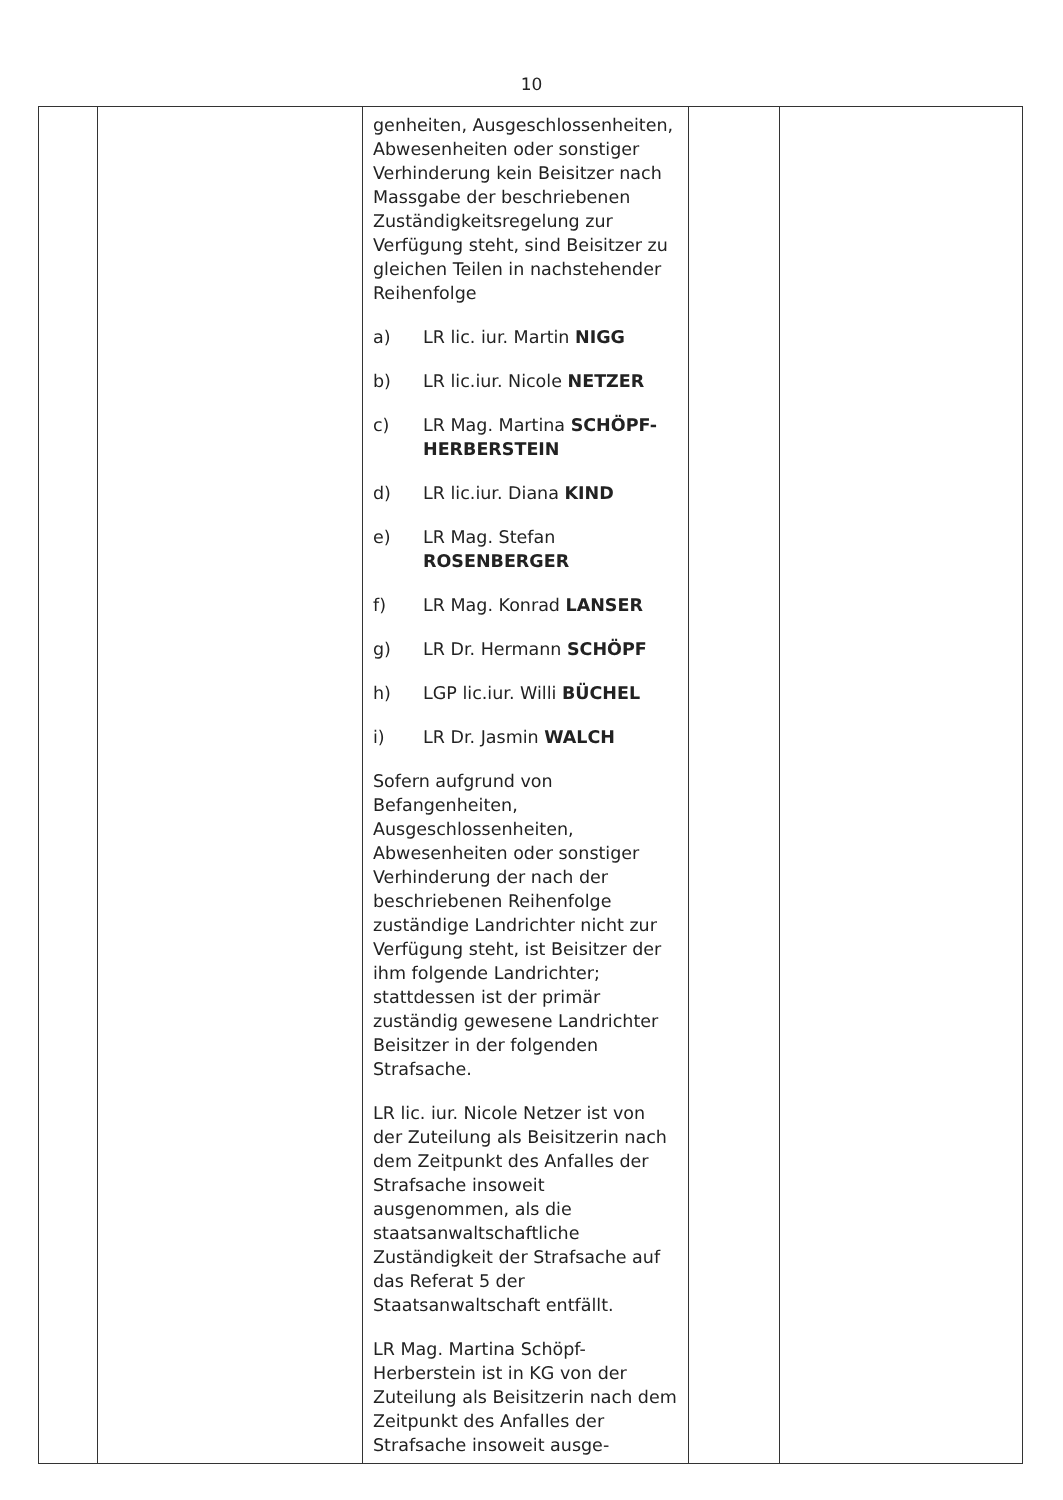10
| | | genheiten, Ausgeschlossenheiten, Abwesenheiten oder sonstiger Verhinderung kein Beisitzer nach Massgabe der beschriebenen Zuständigkeitsregelung zur Verfügung steht, sind Beisitzer zu gleichen Teilen in nachstehender Reihenfolge a) LR lic. iur. Martin NIGG b) LR lic.iur. Nicole NETZER c) LR Mag. Martina SCHÖPF-HERBERSTEIN d) LR lic.iur. Diana KIND e) LR Mag. Stefan ROSENBERGER f) LR Mag. Konrad LANSER g) LR Dr. Hermann SCHÖPF h) LGP lic.iur. Willi BÜCHEL i) LR Dr. Jasmin WALCH Sofern aufgrund von Befangenheiten, Ausgeschlossenheiten, Abwesenheiten oder sonstiger Verhinderung der nach der beschriebenen Reihenfolge zuständige Landrichter nicht zur Verfügung steht, ist Beisitzer der ihm folgende Landrichter; stattdessen ist der primär zuständig gewesene Landrichter Beisitzer in der folgenden Strafsache. LR lic. iur. Nicole Netzer ist von der Zuteilung als Beisitzerin nach dem Zeitpunkt des Anfalles der Strafsache insoweit ausgenommen, als die staatsanwaltschaftliche Zuständigkeit der Strafsache auf das Referat 5 der Staatsanwaltschaft entfällt. LR Mag. Martina Schöpf-Herberstein ist in KG von der Zuteilung als Beisitzerin nach dem Zeitpunkt des Anfalles der Strafsache insoweit ausge- | | |